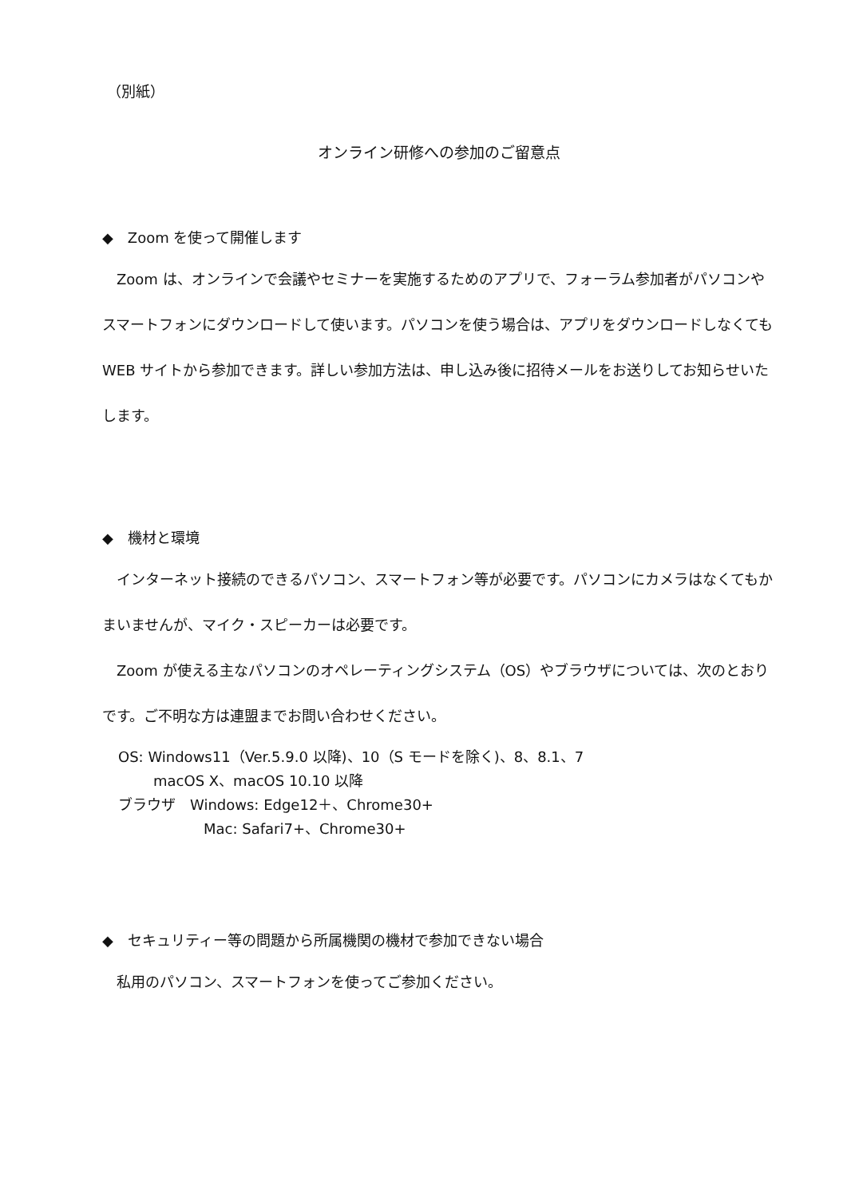（別紙）
オンライン研修への参加のご留意点
◆　Zoom を使って開催します
　Zoom は、オンラインで会議やセミナーを実施するためのアプリで、フォーラム参加者がパソコンやスマートフォンにダウンロードして使います。パソコンを使う場合は、アプリをダウンロードしなくても WEB サイトから参加できます。詳しい参加方法は、申し込み後に招待メールをお送りしてお知らせいたします。
◆　機材と環境
　インターネット接続のできるパソコン、スマートフォン等が必要です。パソコンにカメラはなくてもかまいませんが、マイク・スピーカーは必要です。
　Zoom が使える主なパソコンのオペレーティングシステム（OS）やブラウザについては、次のとおりです。ご不明な方は連盟までお問い合わせください。
OS: Windows11（Ver.5.9.0 以降)、10（S モードを除く)、8、8.1、7
macOS X、macOS 10.10 以降
ブラウザ　Windows: Edge12＋、Chrome30+
Mac: Safari7+、Chrome30+
◆　セキュリティー等の問題から所属機関の機材で参加できない場合
　私用のパソコン、スマートフォンを使ってご参加ください。